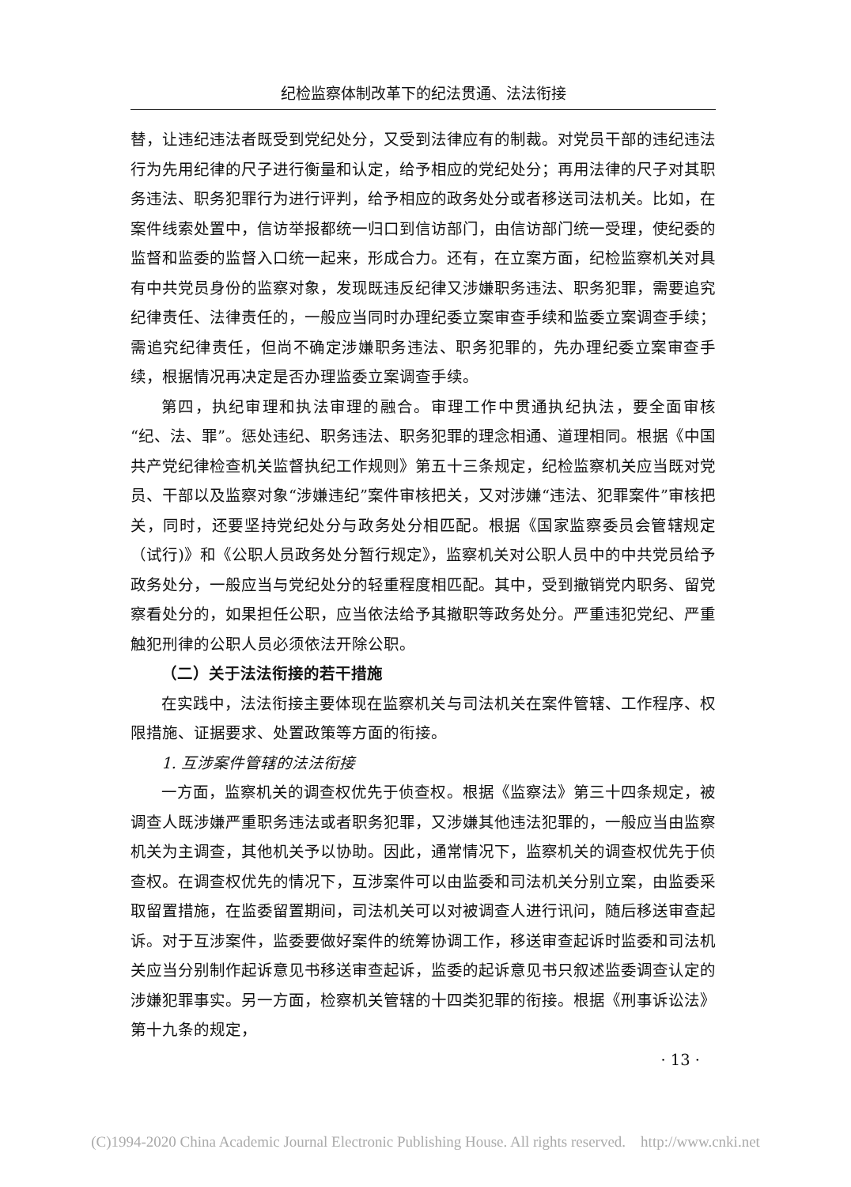纪检监察体制改革下的纪法贯通、法法衔接
替，让违纪违法者既受到党纪处分，又受到法律应有的制裁。对党员干部的违纪违法行为先用纪律的尺子进行衡量和认定，给予相应的党纪处分；再用法律的尺子对其职务违法、职务犯罪行为进行评判，给予相应的政务处分或者移送司法机关。比如，在案件线索处置中，信访举报都统一归口到信访部门，由信访部门统一受理，使纪委的监督和监委的监督入口统一起来，形成合力。还有，在立案方面，纪检监察机关对具有中共党员身份的监察对象，发现既违反纪律又涉嫌职务违法、职务犯罪，需要追究纪律责任、法律责任的，一般应当同时办理纪委立案审查手续和监委立案调查手续；需追究纪律责任，但尚不确定涉嫌职务违法、职务犯罪的，先办理纪委立案审查手续，根据情况再决定是否办理监委立案调查手续。
第四，执纪审理和执法审理的融合。审理工作中贯通执纪执法，要全面审核“纪、法、罪”。惩处违纪、职务违法、职务犯罪的理念相通、道理相同。根据《中国共产党纪律检查机关监督执纪工作规则》第五十三条规定，纪检监察机关应当既对党员、干部以及监察对象“涉嫌违纪”案件审核把关，又对涉嫌“违法、犯罪案件”审核把关，同时，还要坚持党纪处分与政务处分相匹配。根据《国家监察委员会管辖规定（试行)》和《公职人员政务处分暂行规定》，监察机关对公职人员中的中共党员给予政务处分，一般应当与党纪处分的轻重程度相匹配。其中，受到撤销党内职务、留党察看处分的，如果担任公职，应当依法给予其撤职等政务处分。严重违犯党纪、严重触犯刑律的公职人员必须依法开除公职。
（二）关于法法衔接的若干措施
在实践中，法法衔接主要体现在监察机关与司法机关在案件管辖、工作程序、权限措施、证据要求、处置政策等方面的衔接。
1. 互涉案件管辖的法法衔接
一方面，监察机关的调查权优先于侦查权。根据《监察法》第三十四条规定，被调查人既涉嫌严重职务违法或者职务犯罪，又涉嫌其他违法犯罪的，一般应当由监察机关为主调查，其他机关予以协助。因此，通常情况下，监察机关的调查权优先于侦查权。在调查权优先的情况下，互涉案件可以由监委和司法机关分别立案，由监委采取留置措施，在监委留置期间，司法机关可以对被调查人进行讯问，随后移送审查起诉。对于互涉案件，监委要做好案件的统筹协调工作，移送审查起诉时监委和司法机关应当分别制作起诉意见书移送审查起诉，监委的起诉意见书只叙述监委调查认定的涉嫌犯罪事实。另一方面，检察机关管辖的十四类犯罪的衔接。根据《刑事诉讼法》第十九条的规定，
· 13 ·
(C)1994-2020 China Academic Journal Electronic Publishing House. All rights reserved. http://www.cnki.net